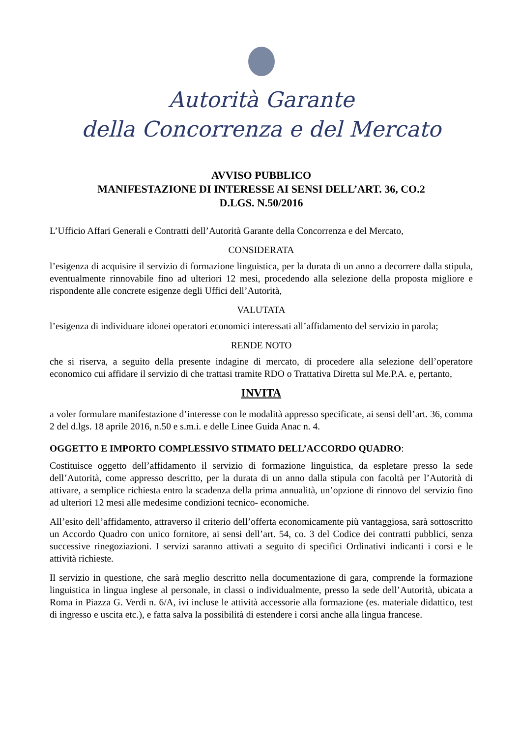Autorità Garante
della Concorrenza e del Mercato
AVVISO PUBBLICO
MANIFESTAZIONE DI INTERESSE AI SENSI DELL’ART. 36, CO.2
D.LGS. N.50/2016
L’Ufficio Affari Generali e Contratti dell’Autorità Garante della Concorrenza e del Mercato,
CONSIDERATA
l’esigenza di acquisire il servizio di formazione linguistica, per la durata di un anno a decorrere dalla stipula, eventualmente rinnovabile fino ad ulteriori 12 mesi, procedendo alla selezione della proposta migliore e rispondente alle concrete esigenze degli Uffici dell’Autorità,
VALUTATA
l’esigenza di individuare idonei operatori economici interessati all’affidamento del servizio in parola;
RENDE NOTO
che si riserva, a seguito della presente indagine di mercato, di procedere alla selezione dell’operatore economico cui affidare il servizio di che trattasi tramite RDO o Trattativa Diretta sul Me.P.A. e, pertanto,
INVITA
a voler formulare manifestazione d’interesse con le modalità appresso specificate, ai sensi dell’art. 36, comma 2 del d.lgs. 18 aprile 2016, n.50 e s.m.i. e delle Linee Guida Anac n. 4.
OGGETTO E IMPORTO COMPLESSIVO STIMATO DELL’ACCORDO QUADRO:
Costituisce oggetto dell’affidamento il servizio di formazione linguistica, da espletare presso la sede dell’Autorità, come appresso descritto, per la durata di un anno dalla stipula con facoltà per l’Autorità di attivare, a semplice richiesta entro la scadenza della prima annualità, un’opzione di rinnovo del servizio fino ad ulteriori 12 mesi alle medesime condizioni tecnico- economiche.
All’esito dell’affidamento, attraverso il criterio dell’offerta economicamente più vantaggiosa, sarà sottoscritto un Accordo Quadro con unico fornitore, ai sensi dell’art. 54, co. 3 del Codice dei contratti pubblici, senza successive rinegoziazioni. I servizi saranno attivati a seguito di specifici Ordinativi indicanti i corsi e le attività richieste.
Il servizio in questione, che sarà meglio descritto nella documentazione di gara, comprende la formazione linguistica in lingua inglese al personale, in classi o individualmente, presso la sede dell’Autorità, ubicata a Roma in Piazza G. Verdi n. 6/A, ivi incluse le attività accessorie alla formazione (es. materiale didattico, test di ingresso e uscita etc.), e fatta salva la possibilità di estendere i corsi anche alla lingua francese.